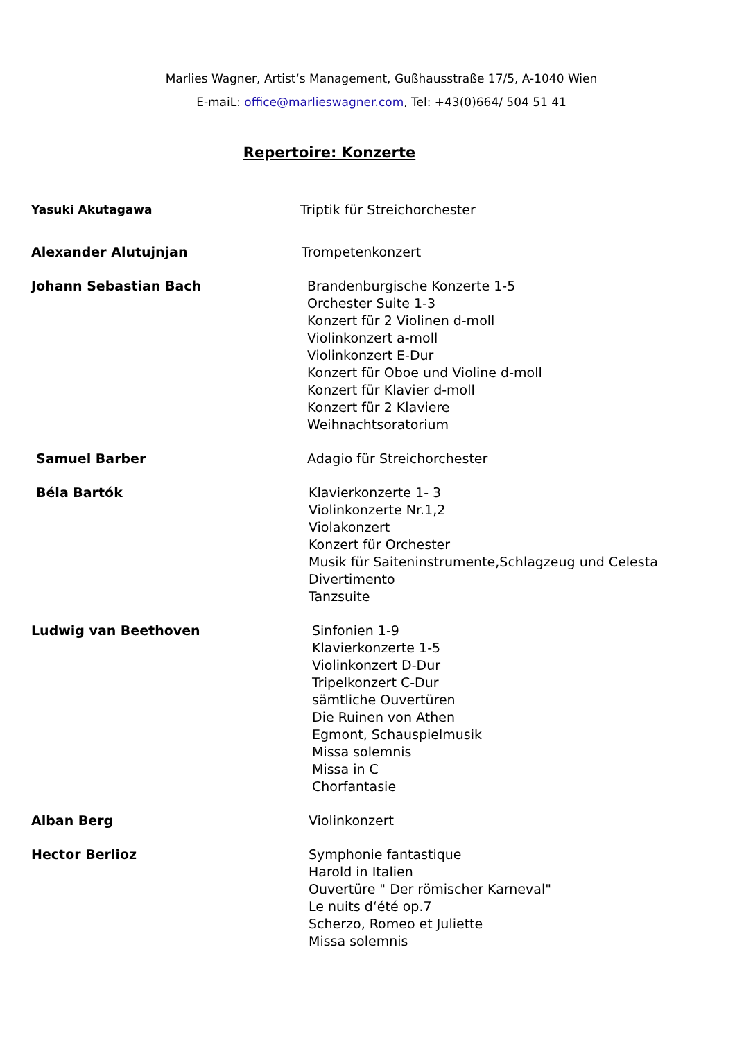Marlies Wagner, Artist‘s Management, Gußhausstraße 17/5, A-1040 Wien
E-maiL: office@marlieswagner.com, Tel: +43(0)664/ 504 51 41
Repertoire: Konzerte
Yasuki Akutagawa Triptik für Streichorchester
Alexander Alutujnjan Trompetenkonzert
Johann Sebastian Bach Brandenburgische Konzerte 1-5
Orchester Suite 1-3
Konzert für 2 Violinen d-moll
Violinkonzert a-moll
Violinkonzert E-Dur
Konzert für Oboe und Violine d-moll
Konzert für Klavier d-moll
Konzert für 2 Klaviere
Weihnachtsoratorium
Samuel Barber Adagio für Streichorchester
Béla Bartók Klavierkonzerte 1- 3
Violinkonzerte Nr.1,2
Violakonzert
Konzert für Orchester
Musik für Saiteninstrumente,Schlagzeug und Celesta
Divertimento
Tanzsuite
Ludwig van Beethoven Sinfonien 1-9
Klavierkonzerte 1-5
Violinkonzert D-Dur
Tripelkonzert C-Dur
sämtliche Ouvertüren
Die Ruinen von Athen
Egmont, Schauspielmusik
Missa solemnis
Missa in C
Chorfantasie
Alban Berg Violinkonzert
Hector Berlioz Symphonie fantastique
Harold in Italien
Ouvertüre " Der römischer Karneval"
Le nuits d‘été op.7
Scherzo, Romeo et Juliette
Missa solemnis